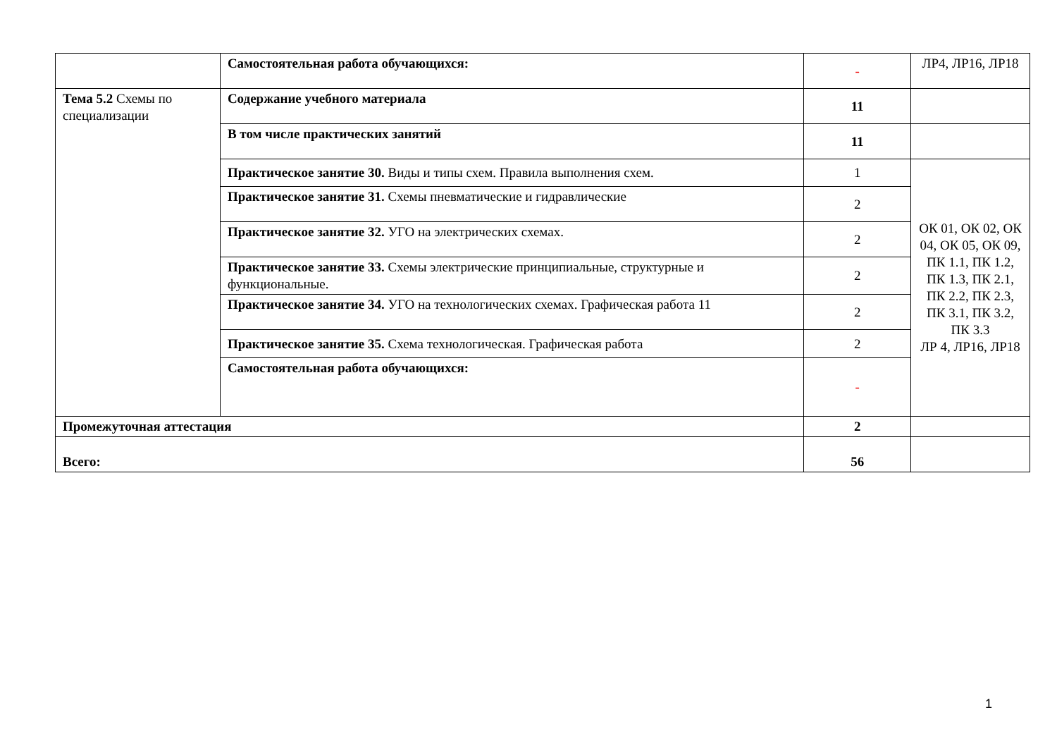| | Самостоятельная работа обучающихся: | - | ЛР4, ЛР16, ЛР18 |
| Тема 5.2 Схемы по специализации | Содержание учебного материала | 11 | |
| | В том числе практических занятий | 11 | |
| | Практическое занятие 30. Виды и типы схем. Правила выполнения схем. | 1 | ОК 01, ОК 02, ОК 04, ОК 05, ОК 09, ПК 1.1, ПК 1.2, ПК 1.3, ПК 2.1, ПК 2.2, ПК 2.3, ПК 3.1, ПК 3.2, ПК 3.3 ЛР 4, ЛР16, ЛР18 |
| | Практическое занятие 31. Схемы пневматические и гидравлические | 2 | |
| | Практическое занятие 32. УГО на электрических схемах. | 2 | |
| | Практическое занятие 33. Схемы электрические принципиальные, структурные и функциональные. | 2 | |
| | Практическое занятие 34. УГО на технологических схемах. Графическая работа 11 | 2 | |
| | Практическое занятие 35. Схема технологическая. Графическая работа | 2 | |
| | Самостоятельная работа обучающихся: | - | |
| Промежуточная аттестация | | 2 | |
| Всего: | | 56 | |
1